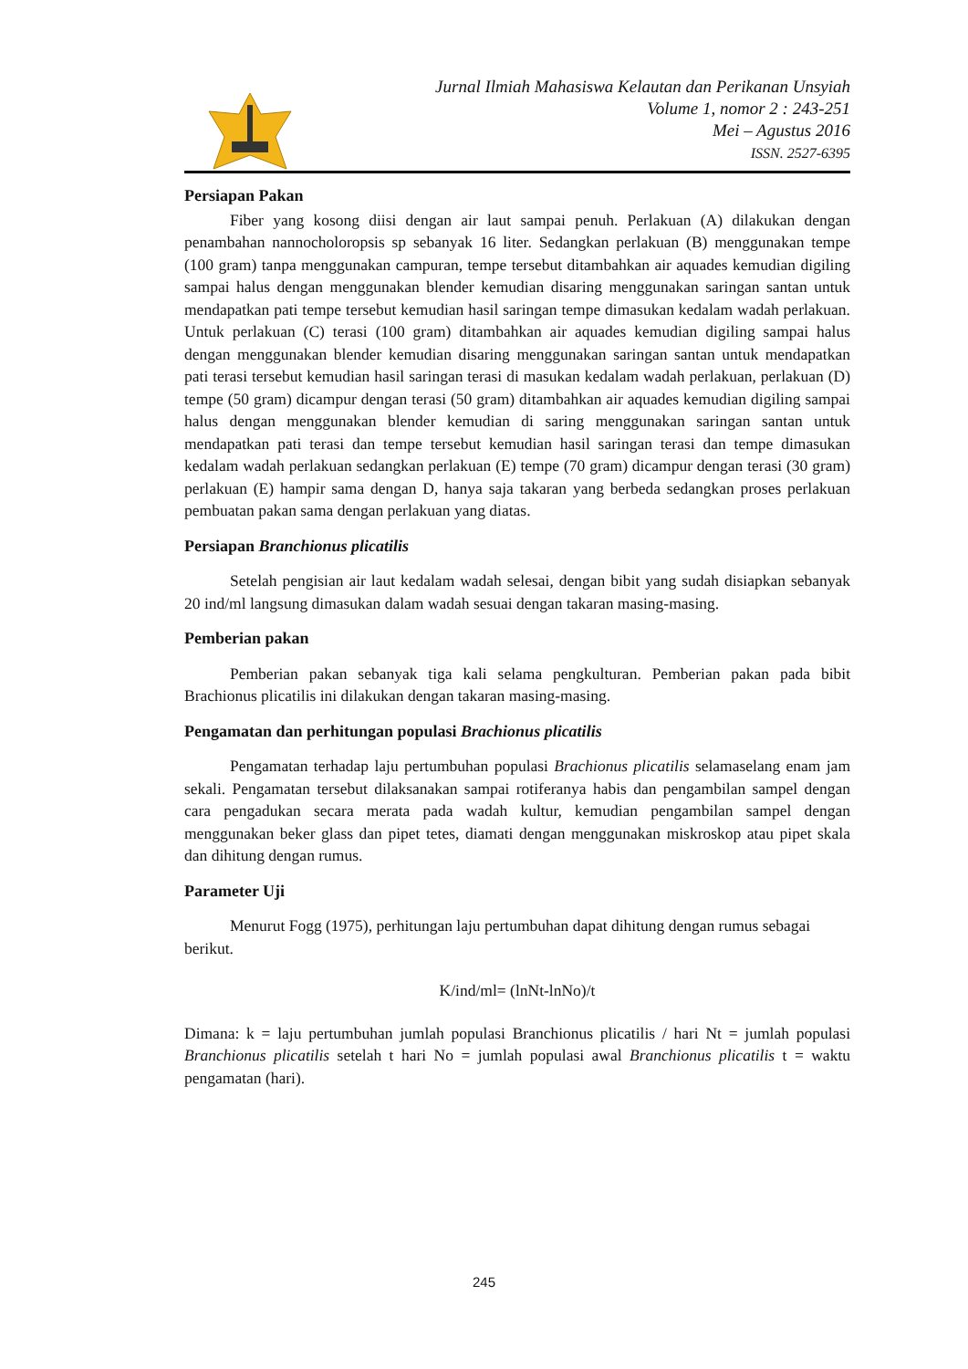Jurnal Ilmiah Mahasiswa Kelautan dan Perikanan Unsyiah
Volume 1, nomor 2 : 243-251
Mei – Agustus 2016
ISSN. 2527-6395
Persiapan Pakan
Fiber yang kosong diisi dengan air laut sampai penuh. Perlakuan (A) dilakukan dengan penambahan nannocholoropsis sp sebanyak 16 liter. Sedangkan perlakuan (B) menggunakan tempe (100 gram) tanpa menggunakan campuran, tempe tersebut ditambahkan air aquades kemudian digiling sampai halus dengan menggunakan blender kemudian disaring menggunakan saringan santan untuk mendapatkan pati tempe tersebut kemudian hasil saringan tempe dimasukan kedalam wadah perlakuan. Untuk perlakuan (C) terasi (100 gram) ditambahkan air aquades kemudian digiling sampai halus dengan menggunakan blender kemudian disaring menggunakan saringan santan untuk mendapatkan pati terasi tersebut kemudian hasil saringan terasi di masukan kedalam wadah perlakuan, perlakuan (D) tempe (50 gram) dicampur dengan terasi (50 gram) ditambahkan air aquades kemudian digiling sampai halus dengan menggunakan blender kemudian di saring menggunakan saringan santan untuk mendapatkan pati terasi dan tempe tersebut kemudian hasil saringan terasi dan tempe dimasukan kedalam wadah perlakuan sedangkan perlakuan (E) tempe (70 gram) dicampur dengan terasi (30 gram) perlakuan (E) hampir sama dengan D, hanya saja takaran yang berbeda sedangkan proses perlakuan pembuatan pakan sama dengan perlakuan yang diatas.
Persiapan Branchionus plicatilis
Setelah pengisian air laut kedalam wadah selesai, dengan bibit yang sudah disiapkan sebanyak 20 ind/ml langsung dimasukan dalam wadah sesuai dengan takaran masing-masing.
Pemberian pakan
Pemberian pakan sebanyak tiga kali selama pengkulturan. Pemberian pakan pada bibit Brachionus plicatilis ini dilakukan dengan takaran masing-masing.
Pengamatan dan perhitungan populasi Brachionus plicatilis
Pengamatan terhadap laju pertumbuhan populasi Brachionus plicatilis selamaselang enam jam sekali. Pengamatan tersebut dilaksanakan sampai rotiferanya habis dan pengambilan sampel dengan cara pengadukan secara merata pada wadah kultur, kemudian pengambilan sampel dengan menggunakan beker glass dan pipet tetes, diamati dengan menggunakan miskroskop atau pipet skala dan dihitung dengan rumus.
Parameter Uji
Menurut Fogg (1975), perhitungan laju pertumbuhan dapat dihitung dengan rumus sebagai berikut.
K/ind/ml= (lnNt-lnNo)/t
Dimana: k = laju pertumbuhan jumlah populasi Branchionus plicatilis / hari Nt = jumlah populasi Branchionus plicatilis setelah t hari No = jumlah populasi awal Branchionus plicatilis t = waktu pengamatan (hari).
245